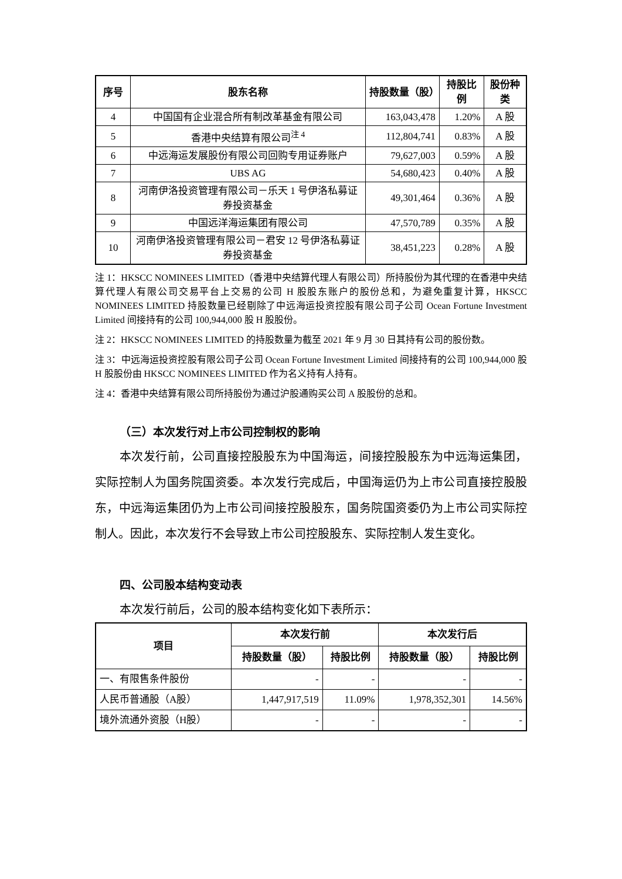| 序号 | 股东名称 | 持股数量（股） | 持股比例 | 股份种类 |
| --- | --- | --- | --- | --- |
| 4 | 中国国有企业混合所有制改革基金有限公司 | 163,043,478 | 1.20% | A 股 |
| 5 | 香港中央结算有限公司<sup>注 4</sup> | 112,804,741 | 0.83% | A 股 |
| 6 | 中远海运发展股份有限公司回购专用证券账户 | 79,627,003 | 0.59% | A 股 |
| 7 | UBS AG | 54,680,423 | 0.40% | A 股 |
| 8 | 河南伊洛投资管理有限公司－乐天 1 号伊洛私募证券投资基金 | 49,301,464 | 0.36% | A 股 |
| 9 | 中国远洋海运集团有限公司 | 47,570,789 | 0.35% | A 股 |
| 10 | 河南伊洛投资管理有限公司－君安 12 号伊洛私募证券投资基金 | 38,451,223 | 0.28% | A 股 |
注 1：HKSCC NOMINEES LIMITED（香港中央结算代理人有限公司）所持股份为其代理的在香港中央结算代理人有限公司交易平台上交易的公司 H 股股东账户的股份总和，为避免重复计算，HKSCC NOMINEES LIMITED 持股数量已经剔除了中远海运投资控股有限公司子公司 Ocean Fortune Investment Limited 间接持有的公司 100,944,000 股 H 股股份。
注 2：HKSCC NOMINEES LIMITED 的持股数量为截至 2021 年 9 月 30 日其持有公司的股份数。
注 3：中远海运投资控股有限公司子公司 Ocean Fortune Investment Limited 间接持有的公司 100,944,000 股 H 股股份由 HKSCC NOMINEES LIMITED 作为名义持有人持有。
注 4：香港中央结算有限公司所持股份为通过沪股通购买公司 A 股股份的总和。
（三）本次发行对上市公司控制权的影响
本次发行前，公司直接控股股东为中国海运，间接控股股东为中远海运集团，实际控制人为国务院国资委。本次发行完成后，中国海运仍为上市公司直接控股股东，中远海运集团仍为上市公司间接控股股东，国务院国资委仍为上市公司实际控制人。因此，本次发行不会导致上市公司控股股东、实际控制人发生变化。
四、公司股本结构变动表
本次发行前后，公司的股本结构变化如下表所示：
| 项目 | 本次发行前 | | 本次发行后 | |
| --- | --- | --- | --- | --- |
| | 持股数量（股） | 持股比例 | 持股数量（股） | 持股比例 |
| 一、有限售条件股份 | - | - | - | - |
| 人民币普通股（A股） | 1,447,917,519 | 11.09% | 1,978,352,301 | 14.56% |
| 境外流通外资股（H股） | - | - | - | - |